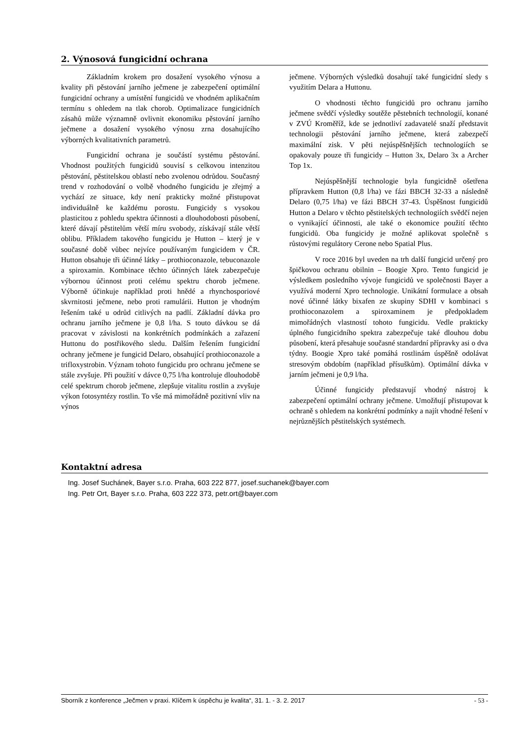2. Výnosová fungicidní ochrana
Základním krokem pro dosažení vysokého výnosu a kvality při pěstování jarního ječmene je zabezpečení optimální fungicidní ochrany a umístění fungicidů ve vhodném aplikačním termínu s ohledem na tlak chorob. Optimalizace fungicidních zásahů může významně ovlivnit ekonomiku pěstování jarního ječmene a dosažení vysokého výnosu zrna dosahujícího výborných kvalitativních parametrů.
Fungicidní ochrana je součástí systému pěstování. Vhodnost použitých fungicidů souvisí s celkovou intenzitou pěstování, pěstitelskou oblastí nebo zvolenou odrůdou. Současný trend v rozhodování o volbě vhodného fungicidu je zřejmý a vychází ze situace, kdy není prakticky možné přistupovat individuálně ke každému porostu. Fungicidy s vysokou plasticitou z pohledu spektra účinnosti a dlouhodobosti působení, které dávají pěstitelům větší míru svobody, získávají stále větší oblibu. Příkladem takového fungicidu je Hutton – který je v současné době vůbec nejvíce používaným fungicidem v ČR. Hutton obsahuje tři účinné látky – prothioconazole, tebuconazole a spiroxamin. Kombinace těchto účinných látek zabezpečuje výbornou účinnost proti celému spektru chorob ječmene. Výborně účinkuje například proti hnědé a rhynchosporiové skvrnitosti ječmene, nebo proti ramulárii. Hutton je vhodným řešením také u odrůd citlivých na padlí. Základní dávka pro ochranu jarního ječmene je 0,8 l/ha. S touto dávkou se dá pracovat v závislosti na konkrétních podmínkách a zařazení Huttonu do postřikového sledu. Dalším řešením fungicidní ochrany ječmene je fungicid Delaro, obsahující prothioconazole a trifloxystrobin. Význam tohoto fungicidu pro ochranu ječmene se stále zvyšuje. Při použití v dávce 0,75 l/ha kontroluje dlouhodobě celé spektrum chorob ječmene, zlepšuje vitalitu rostlin a zvyšuje výkon fotosyntézy rostlin. To vše má mimořádně pozitivní vliv na výnos
ječmene. Výborných výsledků dosahují také fungicidní sledy s využitím Delara a Huttonu.
O vhodnosti těchto fungicidů pro ochranu jarního ječmene svědčí výsledky soutěže pěstebních technologií, konané v ZVÚ Kroměříž, kde se jednotliví zadavatelé snaží představit technologii pěstování jarního ječmene, která zabezpečí maximální zisk. V pěti nejúspěšnějších technologiích se opakovaly pouze tři fungicidy – Hutton 3x, Delaro 3x a Archer Top 1x.
Nejúspěšnější technologie byla fungicidně ošetřena přípravkem Hutton (0,8 l/ha) ve fázi BBCH 32-33 a následně Delaro (0,75 l/ha) ve fázi BBCH 37-43. Úspěšnost fungicidů Hutton a Delaro v těchto pěstitelských technologiích svědčí nejen o vynikající účinnosti, ale také o ekonomice použití těchto fungicidů. Oba fungicidy je možné aplikovat společně s růstovými regulátory Cerone nebo Spatial Plus.
V roce 2016 byl uveden na trh další fungicid určený pro špičkovou ochranu obilnin – Boogie Xpro. Tento fungicid je výsledkem posledního vývoje fungicidů ve společnosti Bayer a využívá moderní Xpro technologie. Unikátní formulace a obsah nové účinné látky bixafen ze skupiny SDHI v kombinaci s prothioconazolem a spiroxaminem je předpokladem mimořádných vlastností tohoto fungicidu. Vedle prakticky úplného fungicidního spektra zabezpečuje také dlouhou dobu působení, která přesahuje současné standardní přípravky asi o dva týdny. Boogie Xpro také pomáhá rostlinám úspěšně odolávat stresovým obdobím (například přísuškům). Optimální dávka v jarním ječmeni je 0,9 l/ha.
Účinné fungicidy představují vhodný nástroj k zabezpečení optimální ochrany ječmene. Umožňují přistupovat k ochraně s ohledem na konkrétní podmínky a najít vhodné řešení v nejrůznějších pěstitelských systémech.
Kontaktní adresa
Ing. Josef Suchánek, Bayer s.r.o. Praha, 603 222 877, josef.suchanek@bayer.com
Ing. Petr Ort, Bayer s.r.o. Praha, 603 222 373, petr.ort@bayer.com
Sborník z konference „Ječmen v praxi. Klíčem k úspěchu je kvalita“, 31. 1. - 3. 2. 2017 - 53 -